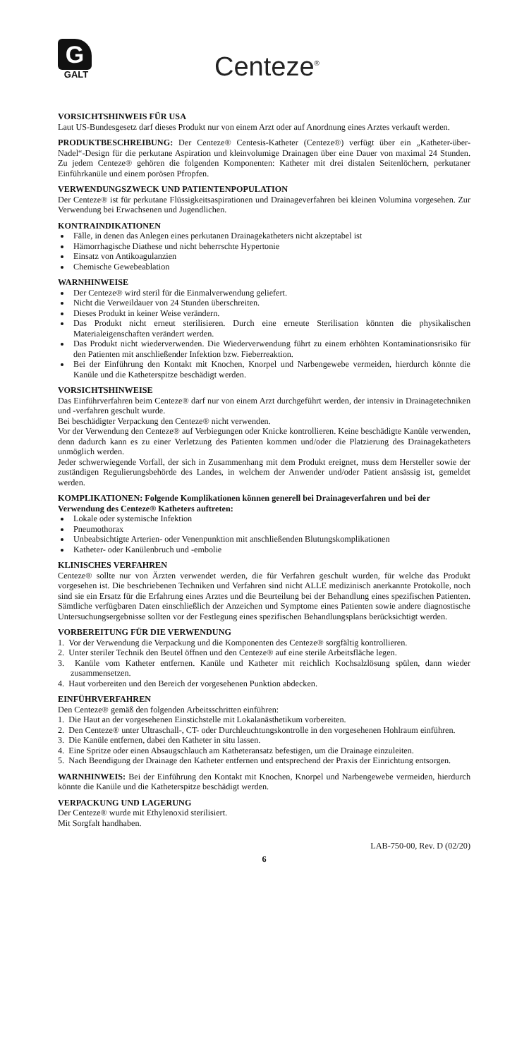G
GALT
Centeze<sup>®</sup>
VORSICHTSHINWEIS FÜR USA
Laut US-Bundesgesetz darf dieses Produkt nur von einem Arzt oder auf Anordnung eines Arztes verkauft werden.
PRODUKTBESCHREIBUNG: Der Centeze® Centesis-Katheter (Centeze®) verfügt über ein „Katheter-über-Nadel“-Design für die perkutane Aspiration und kleinvolumige Drainagen über eine Dauer von maximal 24 Stunden. Zu jedem Centeze® gehören die folgenden Komponenten: Katheter mit drei distalen Seitenlöchern, perkutaner Einführkanüle und einem porösen Pfropfen.
VERWENDUNGSZWECK UND PATIENTENPOPULATION
Der Centeze® ist für perkutane Flüssigkeitsaspirationen und Drainageverfahren bei kleinen Volumina vorgesehen. Zur Verwendung bei Erwachsenen und Jugendlichen.
KONTRAINDIKATIONEN
Fälle, in denen das Anlegen eines perkutanen Drainagekatheters nicht akzeptabel ist
Hämorrhagische Diathese und nicht beherrschte Hypertonie
Einsatz von Antikoagulanzien
Chemische Gewebeablation
WARNHINWEISE
Der Centeze® wird steril für die Einmalverwendung geliefert.
Nicht die Verweildauer von 24 Stunden überschreiten.
Dieses Produkt in keiner Weise verändern.
Das Produkt nicht erneut sterilisieren. Durch eine erneute Sterilisation könnten die physikalischen Materialeigenschaften verändert werden.
Das Produkt nicht wiederverwenden. Die Wiederverwendung führt zu einem erhöhten Kontaminationsrisiko für den Patienten mit anschließender Infektion bzw. Fieberreaktion.
Bei der Einführung den Kontakt mit Knochen, Knorpel und Narbengewebe vermeiden, hierdurch könnte die Kanüle und die Katheterspitze beschädigt werden.
VORSICHTSHINWEISE
Das Einführverfahren beim Centeze® darf nur von einem Arzt durchgeführt werden, der intensiv in Drainagetechniken und -verfahren geschult wurde.
Bei beschädigter Verpackung den Centeze® nicht verwenden.
Vor der Verwendung den Centeze® auf Verbiegungen oder Knicke kontrollieren. Keine beschädigte Kanüle verwenden, denn dadurch kann es zu einer Verletzung des Patienten kommen und/oder die Platzierung des Drainagekatheters unmöglich werden.
Jeder schwerwiegende Vorfall, der sich in Zusammenhang mit dem Produkt ereignet, muss dem Hersteller sowie der zuständigen Regulierungsbehörde des Landes, in welchem der Anwender und/oder Patient ansässig ist, gemeldet werden.
KOMPLIKATIONEN: Folgende Komplikationen können generell bei Drainageverfahren und bei der Verwendung des Centeze® Katheters auftreten:
Lokale oder systemische Infektion
Pneumothorax
Unbeabsichtigte Arterien- oder Venenpunktion mit anschließenden Blutungskomplikationen
Katheter- oder Kanülenbruch und -embolie
KLINISCHES VERFAHREN
Centeze® sollte nur von Ärzten verwendet werden, die für Verfahren geschult wurden, für welche das Produkt vorgesehen ist. Die beschriebenen Techniken und Verfahren sind nicht ALLE medizinisch anerkannte Protokolle, noch sind sie ein Ersatz für die Erfahrung eines Arztes und die Beurteilung bei der Behandlung eines spezifischen Patienten. Sämtliche verfügbaren Daten einschließlich der Anzeichen und Symptome eines Patienten sowie andere diagnostische Untersuchungsergebnisse sollten vor der Festlegung eines spezifischen Behandlungsplans berücksichtigt werden.
VORBEREITUNG FÜR DIE VERWENDUNG
1. Vor der Verwendung die Verpackung und die Komponenten des Centeze® sorgfältig kontrollieren.
2. Unter steriler Technik den Beutel öffnen und den Centeze® auf eine sterile Arbeitsfläche legen.
3. Kanüle vom Katheter entfernen. Kanüle und Katheter mit reichlich Kochsalzlösung spülen, dann wieder zusammensetzen.
4. Haut vorbereiten und den Bereich der vorgesehenen Punktion abdecken.
EINFÜHRVERFAHREN
Den Centeze® gemäß den folgenden Arbeitsschritten einführen:
1. Die Haut an der vorgesehenen Einstichstelle mit Lokalanästhetikum vorbereiten.
2. Den Centeze® unter Ultraschall-, CT- oder Durchleuchtungskontrolle in den vorgesehenen Hohlraum einführen.
3. Die Kanüle entfernen, dabei den Katheter in situ lassen.
4. Eine Spritze oder einen Absaugschlauch am Katheteransatz befestigen, um die Drainage einzuleiten.
5. Nach Beendigung der Drainage den Katheter entfernen und entsprechend der Praxis der Einrichtung entsorgen.
WARNHINWEIS: Bei der Einführung den Kontakt mit Knochen, Knorpel und Narbengewebe vermeiden, hierdurch könnte die Kanüle und die Katheterspitze beschädigt werden.
VERPACKUNG UND LAGERUNG
Der Centeze® wurde mit Ethylenoxid sterilisiert.
Mit Sorgfalt handhaben.
LAB-750-00, Rev. D (02/20)
6